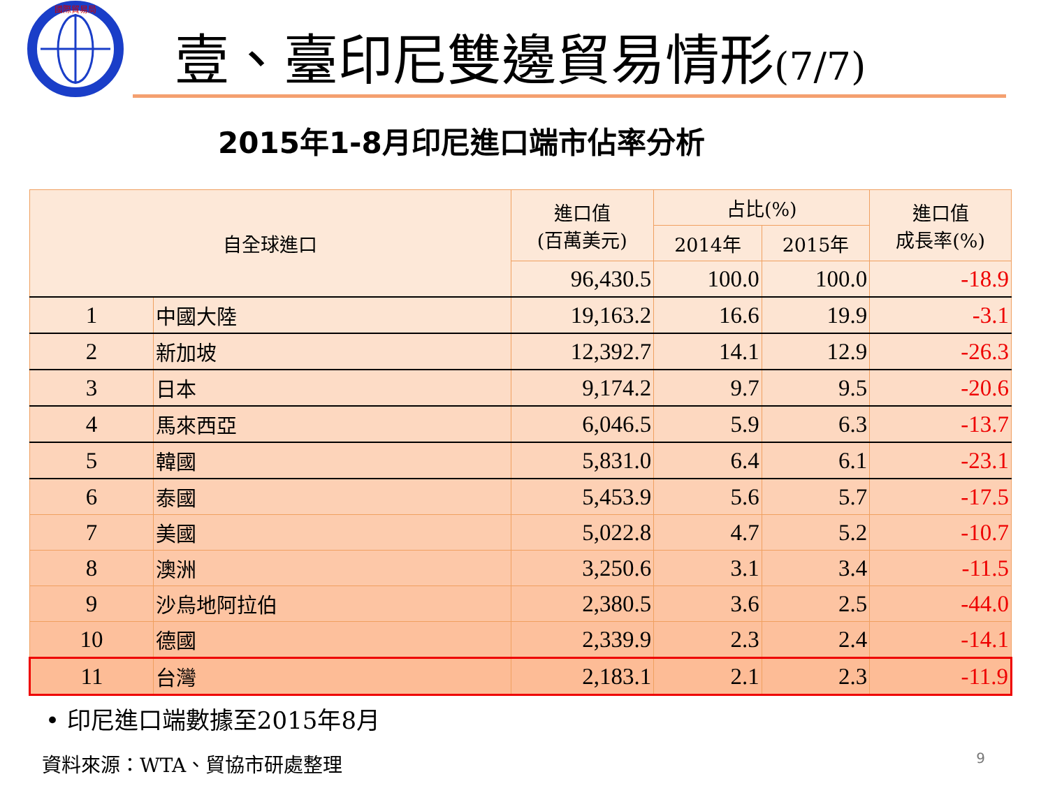國際貿易局
壹、臺印尼雙邊貿易情形(7/7)
2015年1-8月印尼進口端市佔率分析
| 自全球進口 | | 進口值 (百萬美元) | 占比(%) | | 進口值 成長率(%) |
| --- | --- | --- | --- | --- | --- |
| | | | 2014年 | 2015年 | |
| | | 96,430.5 | 100.0 | 100.0 | -18.9 |
| 1 | 中國大陸 | 19,163.2 | 16.6 | 19.9 | -3.1 |
| 2 | 新加坡 | 12,392.7 | 14.1 | 12.9 | -26.3 |
| 3 | 日本 | 9,174.2 | 9.7 | 9.5 | -20.6 |
| 4 | 馬來西亞 | 6,046.5 | 5.9 | 6.3 | -13.7 |
| 5 | 韓國 | 5,831.0 | 6.4 | 6.1 | -23.1 |
| 6 | 泰國 | 5,453.9 | 5.6 | 5.7 | -17.5 |
| 7 | 美國 | 5,022.8 | 4.7 | 5.2 | -10.7 |
| 8 | 澳洲 | 3,250.6 | 3.1 | 3.4 | -11.5 |
| 9 | 沙烏地阿拉伯 | 2,380.5 | 3.6 | 2.5 | -44.0 |
| 10 | 德國 | 2,339.9 | 2.3 | 2.4 | -14.1 |
| 11 | 台灣 | 2,183.1 | 2.1 | 2.3 | -11.9 |
• 印尼進口端數據至2015年8月
資料來源：WTA、貿協市研處整理 9